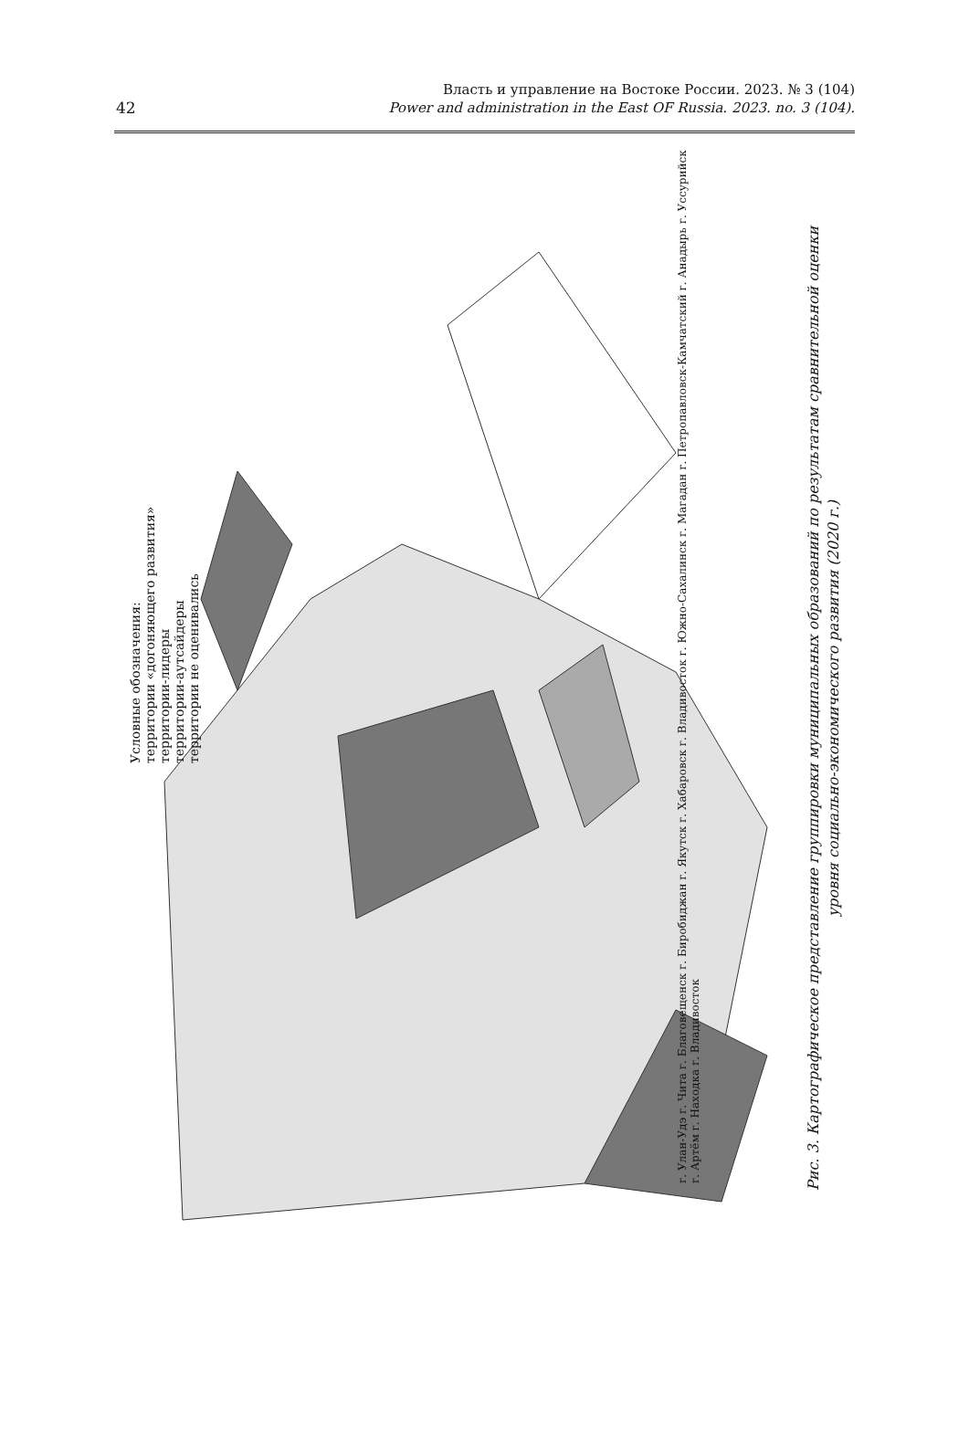42
Власть и управление на Востоке России. 2023. № 3 (104)
Power and administration in the East OF Russia. 2023. no. 3 (104).
Условные обозначения:
территории «догоняющего развития»
территории-лидеры
территории-аутсайдеры
территории не оценивались
г. Улан-Удэ г. Чита г. Благовещенск г. Биробиджан г. Якутск г. Хабаровск г. Владивосток г. Южно-Сахалинск г. Магадан г. Петропавловск-Камчатский г. Анадырь г. Уссурийск г. Артём г. Находка г. Владивосток
Рис. 3. Картографическое представление группировки муниципальных образований по результатам сравнительной оценки
уровня социально-экономического развития (2020 г.)